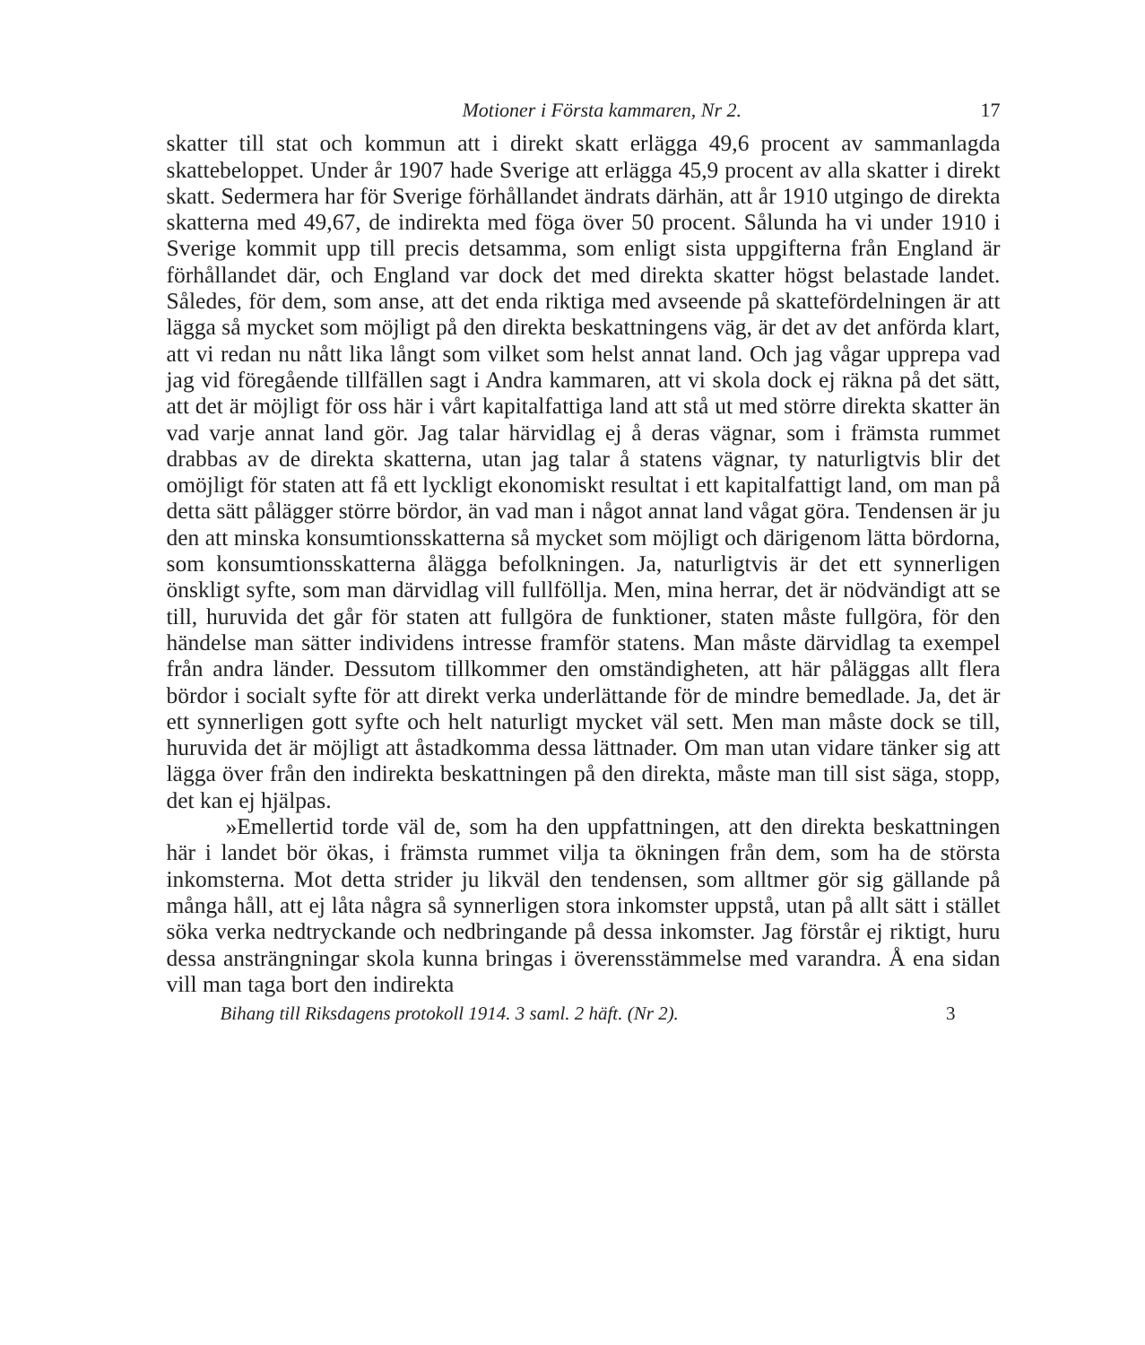Motioner i Första kammaren, Nr 2. 17
skatter till stat och kommun att i direkt skatt erlägga 49,6 procent av sammanlagda skattebeloppet. Under år 1907 hade Sverige att erlägga 45,9 procent av alla skatter i direkt skatt. Sedermera har för Sverige förhållandet ändrats därhän, att år 1910 utgingo de direkta skatterna med 49,67, de indirekta med föga över 50 procent. Sålunda ha vi under 1910 i Sverige kommit upp till precis detsamma, som enligt sista uppgifterna från England är förhållandet där, och England var dock det med direkta skatter högst belastade landet. Således, för dem, som anse, att det enda riktiga med avseende på skattefördelningen är att lägga så mycket som möjligt på den direkta beskattningens väg, är det av det anförda klart, att vi redan nu nått lika långt som vilket som helst annat land. Och jag vågar upprepa vad jag vid föregående tillfällen sagt i Andra kammaren, att vi skola dock ej räkna på det sätt, att det är möjligt för oss här i vårt kapitalfattiga land att stå ut med större direkta skatter än vad varje annat land gör. Jag talar härvidlag ej å deras vägnar, som i främsta rummet drabbas av de direkta skatterna, utan jag talar å statens vägnar, ty naturligtvis blir det omöjligt för staten att få ett lyckligt ekonomiskt resultat i ett kapitalfattigt land, om man på detta sätt pålägger större bördor, än vad man i något annat land vågat göra. Tendensen är ju den att minska konsumtionsskatterna så mycket som möjligt och därigenom lätta bördorna, som konsumtionsskatterna ålägga befolkningen. Ja, naturligtvis är det ett synnerligen önskligt syfte, som man därvidlag vill fullföllja. Men, mina herrar, det är nödvändigt att se till, huruvida det går för staten att fullgöra de funktioner, staten måste fullgöra, för den händelse man sätter individens intresse framför statens. Man måste därvidlag ta exempel från andra länder. Dessutom tillkommer den omständigheten, att här påläggas allt flera bördor i socialt syfte för att direkt verka underlättande för de mindre bemedlade. Ja, det är ett synnerligen gott syfte och helt naturligt mycket väl sett. Men man måste dock se till, huruvida det är möjligt att åstadkomma dessa lättnader. Om man utan vidare tänker sig att lägga över från den indirekta beskattningen på den direkta, måste man till sist säga, stopp, det kan ej hjälpas.
»Emellertid torde väl de, som ha den uppfattningen, att den direkta beskattningen här i landet bör ökas, i främsta rummet vilja ta ökningen från dem, som ha de största inkomsterna. Mot detta strider ju likväl den tendensen, som alltmer gör sig gällande på många håll, att ej låta några så synnerligen stora inkomster uppstå, utan på allt sätt i stället söka verka nedtryckande och nedbringande på dessa inkomster. Jag förstår ej riktigt, huru dessa ansträngningar skola kunna bringas i överensstämmelse med varandra. Å ena sidan vill man taga bort den indirekta
Bihang till Riksdagens protokoll 1914. 3 saml. 2 häft. (Nr 2). 3